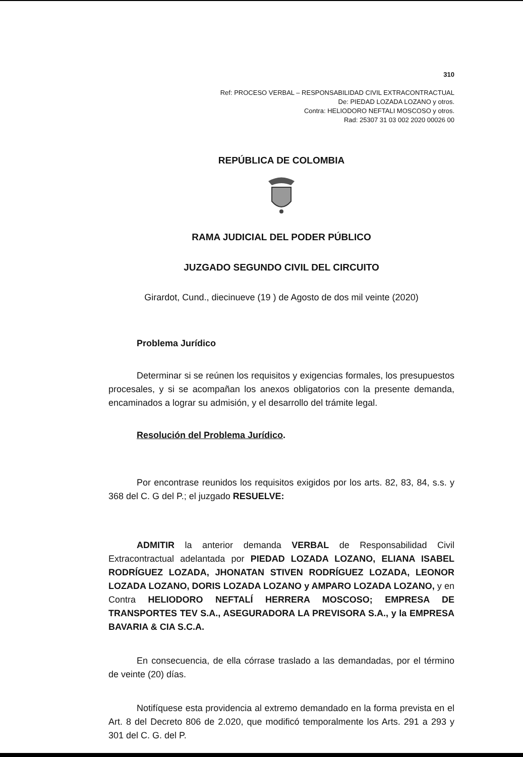310
Ref: PROCESO VERBAL – RESPONSABILIDAD CIVIL EXTRACONTRACTUAL
De: PIEDAD LOZADA LOZANO y otros.
Contra: HELIODORO NEFTALI MOSCOSO y otros.
Rad: 25307 31 03 002 2020 00026 00
REPÚBLICA DE COLOMBIA
RAMA JUDICIAL DEL PODER PÚBLICO
JUZGADO SEGUNDO CIVIL DEL CIRCUITO
Girardot, Cund., diecinueve (19 ) de Agosto de dos mil veinte (2020)
Problema Jurídico
Determinar si se reúnen los requisitos y exigencias formales, los presupuestos procesales, y si se acompañan los anexos obligatorios con la presente demanda, encaminados a lograr su admisión, y el desarrollo del trámite legal.
Resolución del Problema Jurídico.
Por encontrase reunidos los requisitos exigidos por los arts. 82, 83, 84, s.s. y 368 del C. G del P.; el juzgado RESUELVE:
ADMITIR la anterior demanda VERBAL de Responsabilidad Civil Extracontractual adelantada por PIEDAD LOZADA LOZANO, ELIANA ISABEL RODRÍGUEZ LOZADA, JHONATAN STIVEN RODRÍGUEZ LOZADA, LEONOR LOZADA LOZANO, DORIS LOZADA LOZANO y AMPARO LOZADA LOZANO, y en Contra HELIODORO NEFTALÍ HERRERA MOSCOSO; EMPRESA DE TRANSPORTES TEV S.A., ASEGURADORA LA PREVISORA S.A., y la EMPRESA BAVARIA & CIA S.C.A.
En consecuencia, de ella córrase traslado a las demandadas, por el término de veinte (20) días.
Notifíquese esta providencia al extremo demandado en la forma prevista en el Art. 8 del Decreto 806 de 2.020, que modificó temporalmente los Arts. 291 a 293 y 301 del C. G. del P.